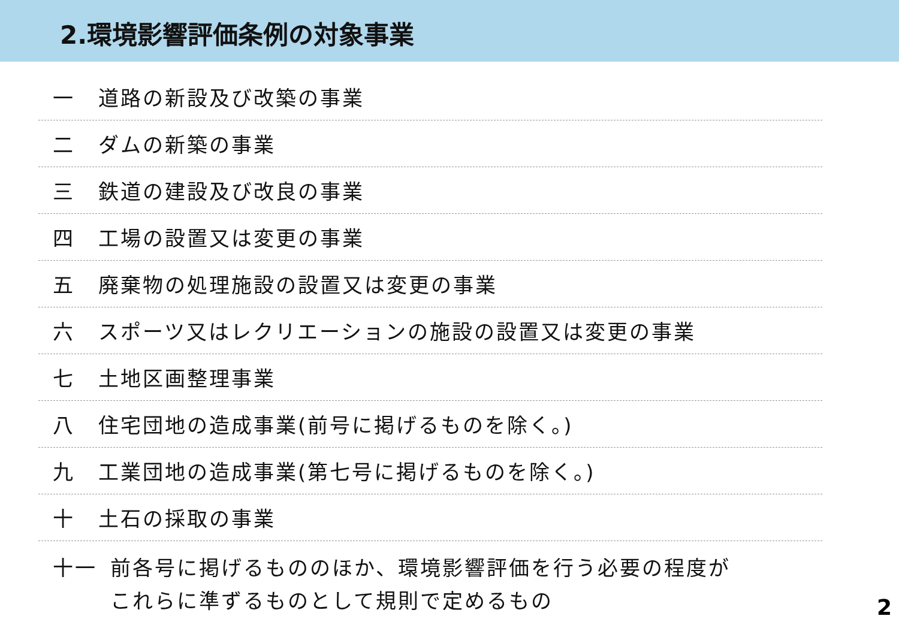2.環境影響評価条例の対象事業
一 道路の新設及び改築の事業
二 ダムの新築の事業
三 鉄道の建設及び改良の事業
四 工場の設置又は変更の事業
五 廃棄物の処理施設の設置又は変更の事業
六 スポーツ又はレクリエーションの施設の設置又は変更の事業
七 土地区画整理事業
八 住宅団地の造成事業(前号に掲げるものを除く。)
九 工業団地の造成事業(第七号に掲げるものを除く。)
十 土石の採取の事業
十一 前各号に掲げるもののほか、環境影響評価を行う必要の程度が
これらに準ずるものとして規則で定めるもの
2